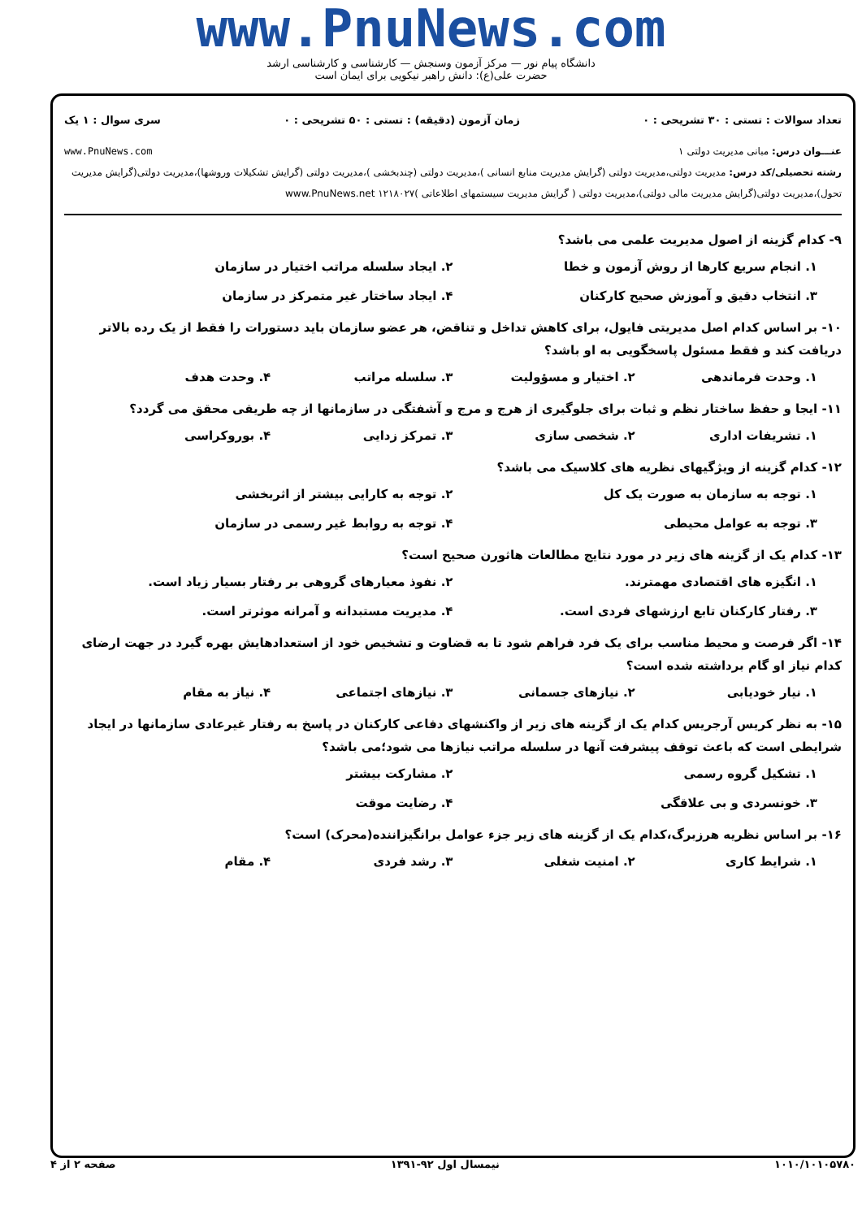www.PnuNews.com
دانشگاه پیام نور — مرکز آزمون وسنجش — کارشناسی و کارشناسی ارشد
حضرت علی(ع): دانش راهبر نیکویی برای ایمان است
تعداد سوالات : تستی : ۳۰ تشریحی : ۰ زمان آزمون (دقیقه) : تستی : ۵۰ تشریحی : ۰ سری سوال : ۱ یک
عنـــوان درس: مبانی مدیریت دولتی ۱ www.PnuNews.com
رشته تحصیلی/کد درس: مدیریت دولتی،مدیریت دولتی (گرایش مدیریت منابع انسانی )،مدیریت دولتی (چندبخشی )،مدیریت دولتی (گرایش تشکیلات وروشها)،مدیریت دولتی(گرایش مدیریت تحول)،مدیریت دولتی(گرایش مدیریت مالی دولتی)،مدیریت دولتی ( گرایش مدیریت سیستمهای اطلاعاتی )۱۲۱۸۰۲۷ www.PnuNews.net
۹- کدام گزینه از اصول مدیریت علمی می باشد؟
۱. انجام سریع کارها از روش آزمون و خطا ۲. ایجاد سلسله مراتب اختیار در سازمان ۳. انتخاب دقیق و آموزش صحیح کارکنان ۴. ایجاد ساختار غیر متمرکز در سازمان
۱۰- بر اساس کدام اصل مدیریتی فایول، برای کاهش تداخل و تناقض، هر عضو سازمان باید دستورات را فقط از یک رده بالاتر دریافت کند و فقط مسئول پاسخگویی به او باشد؟
۱. وحدت فرماندهی ۲. اختیار و مسؤولیت ۳. سلسله مراتب ۴. وحدت هدف
۱۱- ایجا و حفظ ساختار نظم و ثبات برای جلوگیری از هرج و مرج و آشفتگی در سازمانها از چه طریقی محقق می گردد؟
۱. تشریفات اداری ۲. شخصی سازی ۳. تمرکز زدایی ۴. بوروکراسی
۱۲- کدام گزینه از ویژگیهای نظریه های کلاسیک می باشد؟
۱. توجه به سازمان به صورت یک کل ۲. توجه به کارایی بیشتر از اثربخشی ۳. توجه به عوامل محیطی ۴. توجه به روابط غیر رسمی در سازمان
۱۳- کدام یک از گزینه های زیر در مورد نتایج مطالعات هاثورن صحیح است؟
۱. انگیزه های اقتصادی مهمترند. ۲. نفوذ معیارهای گروهی بر رفتار بسیار زیاد است. ۳. رفتار کارکنان تابع ارزشهای فردی است. ۴. مدیریت مستبدانه و آمرانه موثرتر است.
۱۴- اگر فرصت و محیط مناسب برای یک فرد فراهم شود تا به قضاوت و تشخیص خود از استعدادهایش بهره گیرد در جهت ارضای کدام نیاز او گام برداشته شده است؟
۱. نیار خودیابی ۲. نیازهای جسمانی ۳. نیازهای اجتماعی ۴. نیاز به مقام
۱۵- به نظر کریس آرجریس کدام یک از گزینه های زیر از واکنشهای دفاعی کارکنان در پاسخ به رفتار غیرعادی سازمانها در ایجاد شرایطی است که باعث توقف پیشرفت آنها در سلسله مراتب نیازها می شود؛می باشد؟
۱. تشکیل گروه رسمی ۲. مشارکت بیشتر ۳. خونسردی و بی علاقگی ۴. رضایت موقت
۱۶- بر اساس نظریه هرزبرگ،کدام یک از گزینه های زیر جزء عوامل برانگیزاننده(محرک) است؟
۱. شرایط کاری ۲. امنیت شغلی ۳. رشد فردی ۴. مقام
۱۰۱۰/۱۰۱۰۵۷۸۰ نیمسال اول ۹۲-۱۳۹۱ صفحه ۲ از ۴